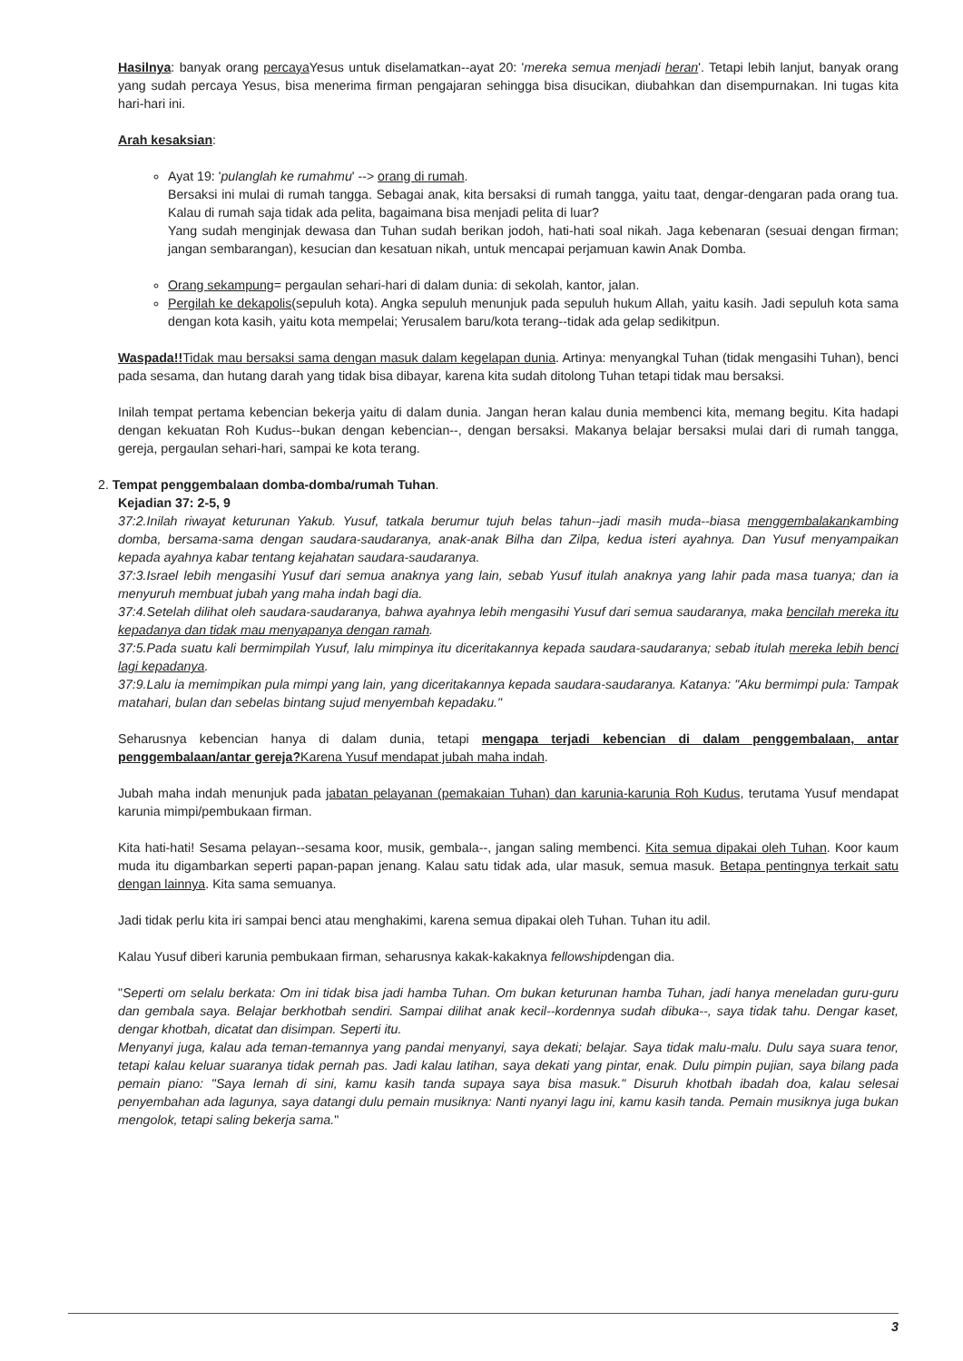Hasilnya: banyak orang percaya Yesus untuk diselamatkan--ayat 20: 'mereka semua menjadi heran'. Tetapi lebih lanjut, banyak orang yang sudah percaya Yesus, bisa menerima firman pengajaran sehingga bisa disucikan, diubahkan dan disempurnakan. Ini tugas kita hari-hari ini.
Arah kesaksian:
Ayat 19: 'pulanglah ke rumahmu' --> orang di rumah.
Bersaksi ini mulai di rumah tangga. Sebagai anak, kita bersaksi di rumah tangga, yaitu taat, dengar-dengaran pada orang tua. Kalau di rumah saja tidak ada pelita, bagaimana bisa menjadi pelita di luar?
Yang sudah menginjak dewasa dan Tuhan sudah berikan jodoh, hati-hati soal nikah. Jaga kebenaran (sesuai dengan firman; jangan sembarangan), kesucian dan kesatuan nikah, untuk mencapai perjamuan kawin Anak Domba.
Orang sekampung= pergaulan sehari-hari di dalam dunia: di sekolah, kantor, jalan.
Pergilah ke dekapolis(sepuluh kota). Angka sepuluh menunjuk pada sepuluh hukum Allah, yaitu kasih. Jadi sepuluh kota sama dengan kota kasih, yaitu kota mempelai; Yerusalem baru/kota terang--tidak ada gelap sedikitpun.
Waspada!!Tidak mau bersaksi sama dengan masuk dalam kegelapan dunia. Artinya: menyangkal Tuhan (tidak mengasihi Tuhan), benci pada sesama, dan hutang darah yang tidak bisa dibayar, karena kita sudah ditolong Tuhan tetapi tidak mau bersaksi.
Inilah tempat pertama kebencian bekerja yaitu di dalam dunia. Jangan heran kalau dunia membenci kita, memang begitu. Kita hadapi dengan kekuatan Roh Kudus--bukan dengan kebencian--, dengan bersaksi. Makanya belajar bersaksi mulai dari di rumah tangga, gereja, pergaulan sehari-hari, sampai ke kota terang.
2. Tempat penggembalaan domba-domba/rumah Tuhan.
Kejadian 37: 2-5, 9
37:2.Inilah riwayat keturunan Yakub. Yusuf, tatkala berumur tujuh belas tahun--jadi masih muda--biasa menggembalakankambing domba, bersama-sama dengan saudara-saudaranya, anak-anak Bilha dan Zilpa, kedua isteri ayahnya. Dan Yusuf menyampaikan kepada ayahnya kabar tentang kejahatan saudara-saudaranya.
37:3.Israel lebih mengasihi Yusuf dari semua anaknya yang lain, sebab Yusuf itulah anaknya yang lahir pada masa tuanya; dan ia menyuruh membuat jubah yang maha indah bagi dia.
37:4.Setelah dilihat oleh saudara-saudaranya, bahwa ayahnya lebih mengasihi Yusuf dari semua saudaranya, maka bencilah mereka itu kepadanya dan tidak mau menyapanya dengan ramah.
37:5.Pada suatu kali bermimpilah Yusuf, lalu mimpinya itu diceritakannya kepada saudara-saudaranya; sebab itulah mereka lebih benci lagi kepadanya.
37:9.Lalu ia memimpikan pula mimpi yang lain, yang diceritakannya kepada saudara-saudaranya. Katanya: "Aku bermimpi pula: Tampak matahari, bulan dan sebelas bintang sujud menyembah kepadaku."
Seharusnya kebencian hanya di dalam dunia, tetapi mengapa terjadi kebencian di dalam penggembalaan, antar penggembalaan/antar gereja?Karena Yusuf mendapat jubah maha indah.
Jubah maha indah menunjuk pada jabatan pelayanan (pemakaian Tuhan) dan karunia-karunia Roh Kudus, terutama Yusuf mendapat karunia mimpi/pembukaan firman.
Kita hati-hati! Sesama pelayan--sesama koor, musik, gembala--, jangan saling membenci. Kita semua dipakai oleh Tuhan. Koor kaum muda itu digambarkan seperti papan-papan jenang. Kalau satu tidak ada, ular masuk, semua masuk. Betapa pentingnya terkait satu dengan lainnya. Kita sama semuanya.
Jadi tidak perlu kita iri sampai benci atau menghakimi, karena semua dipakai oleh Tuhan. Tuhan itu adil.
Kalau Yusuf diberi karunia pembukaan firman, seharusnya kakak-kakaknya fellowshipdengan dia.
"Seperti om selalu berkata: Om ini tidak bisa jadi hamba Tuhan. Om bukan keturunan hamba Tuhan, jadi hanya meneladan guru-guru dan gembala saya. Belajar berkhotbah sendiri. Sampai dilihat anak kecil--kordennya sudah dibuka--, saya tidak tahu. Dengar kaset, dengar khotbah, dicatat dan disimpan. Seperti itu.
Menyanyi juga, kalau ada teman-temannya yang pandai menyanyi, saya dekati; belajar. Saya tidak malu-malu. Dulu saya suara tenor, tetapi kalau keluar suaranya tidak pernah pas. Jadi kalau latihan, saya dekati yang pintar, enak. Dulu pimpin pujian, saya bilang pada pemain piano: "Saya lemah di sini, kamu kasih tanda supaya saya bisa masuk." Disuruh khotbah ibadah doa, kalau selesai penyembahan ada lagunya, saya datangi dulu pemain musiknya: Nanti nyanyi lagu ini, kamu kasih tanda. Pemain musiknya juga bukan mengolok, tetapi saling bekerja sama."
3